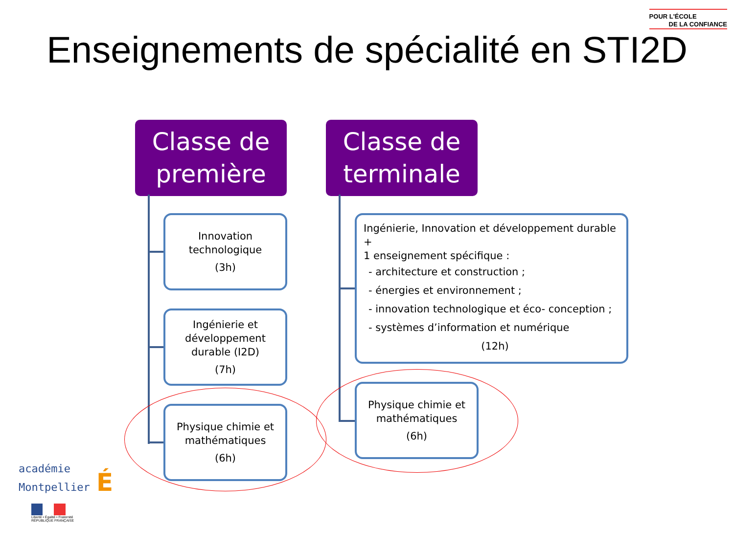POUR L'ÉCOLE
DE LA CONFIANCE
Enseignements de spécialité en STI2D
Classe de
première
Classe de
terminale
Innovation
technologique
(3h)
Ingénierie et
développement
durable (I2D)
(7h)
Physique chimie et
mathématiques
(6h)
Ingénierie, Innovation et développement durable +
1 enseignement spécifique :
- architecture et construction ;
- énergies et environnement ;
- innovation technologique et éco- conception ;
- systèmes d’information et numérique
(12h)
Physique chimie et
mathématiques
(6h)
académie
Montpellier É
Liberté • Égalité • Fraternité
RÉPUBLIQUE FRANÇAISE